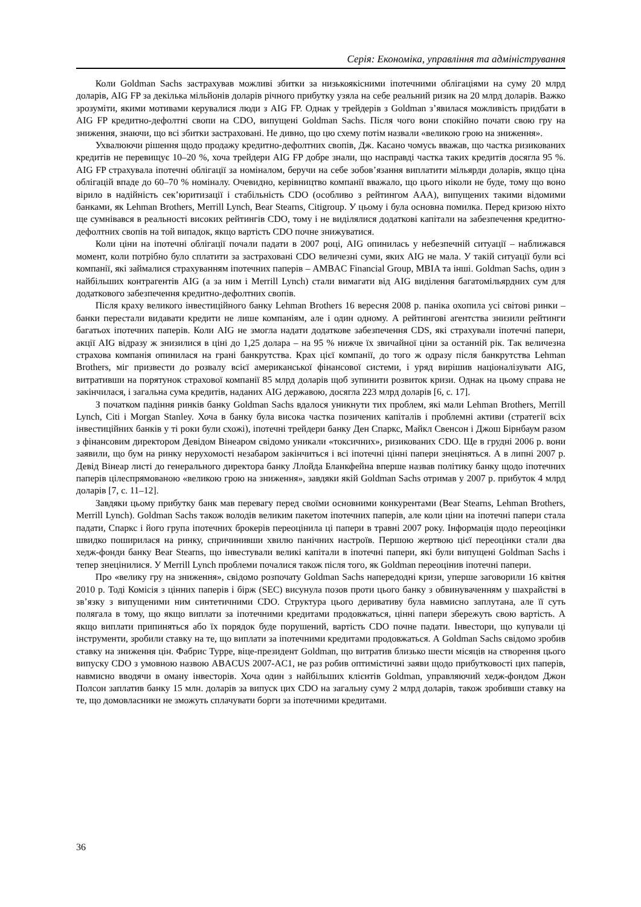Серія: Економіка, управління та адміністрування
Коли Goldman Sachs застрахував можливі збитки за низькоякісними іпотечними облігаціями на суму 20 млрд доларів, AIG FP за декілька мільйонів доларів річного прибутку узяла на себе реальний ризик на 20 млрд доларів. Важко зрозуміти, якими мотивами керувалися люди з AIG FP. Однак у трейдерів з Goldman з’явилася можливість придбати в AIG FP кредитно-дефолтні свопи на CDO, випущені Goldman Sachs. Після чого вони спокійно почати свою гру на зниження, знаючи, що всі збитки застраховані. Не дивно, що цю схему потім назвали «великою грою на зниження».
Ухвалюючи рішення щодо продажу кредитно-дефолтних свопів, Дж. Касано чомусь вважав, що частка ризикованих кредитів не перевищує 10–20 %, хоча трейдери AIG FP добре знали, що насправді частка таких кредитів досягла 95 %. AIG FP страхувала іпотечні облігації за номіналом, беручи на себе зобов’язання виплатити мільярди доларів, якщо ціна облігацій впаде до 60–70 % номіналу. Очевидно, керівництво компанії вважало, що цього ніколи не буде, тому що воно вірило в надійність сек’юритизації і стабільність CDO (особливо з рейтингом AAA), випущених такими відомими банками, як Lehman Brothers, Merrill Lynch, Bear Stearns, Citigroup. У цьому і була основна помилка. Перед кризою ніхто ще сумнівався в реальності високих рейтингів CDO, тому і не виділялися додаткові капітали на забезпечення кредитно-дефолтних свопів на той випадок, якщо вартість CDO почне знижуватися.
Коли ціни на іпотечні облігації почали падати в 2007 році, AIG опинилась у небезпечній ситуації – наближався момент, коли потрібно було сплатити за застраховані CDO величезні суми, яких AIG не мала. У такій ситуації були всі компанії, які займалися страхуванням іпотечних паперів – AMBAC Financial Group, MBIA та інші. Goldman Sachs, один з найбільших контрагентів AIG (а за ним і Merrill Lynch) стали вимагати від AIG виділення багатомільярдних сум для додаткового забезпечення кредитно-дефолтних свопів.
Після краху великого інвестиційного банку Lehman Brothers 16 вересня 2008 р. паніка охопила усі світові ринки – банки перестали видавати кредити не лише компаніям, але і один одному. А рейтингові агентства знизили рейтинги багатьох іпотечних паперів. Коли AIG не змогла надати додаткове забезпечення CDS, які страхували іпотечні папери, акції AIG відразу ж знизилися в ціні до 1,25 долара – на 95 % нижче їх звичайної ціни за останній рік. Так величезна страхова компанія опинилася на грані банкрутства. Крах цієї компанії, до того ж одразу після банкрутства Lehman Brothers, міг призвести до розвалу всієї американської фінансової системи, і уряд вирішив націоналізувати AIG, витративши на порятунок страхової компанії 85 млрд доларів щоб зупинити розвиток кризи. Однак на цьому справа не закінчилася, і загальна сума кредитів, наданих AIG державою, досягла 223 млрд доларів [6, с. 17].
З початком падіння ринків банку Goldman Sachs вдалося уникнути тих проблем, які мали Lehman Brothers, Merrill Lynch, Citi і Morgan Stanley. Хоча в банку була висока частка позичених капіталів і проблемні активи (стратегії всіх інвестиційних банків у ті роки були схожі), іпотечні трейдери банку Ден Спаркс, Майкл Свенсон і Джош Бірнбаум разом з фінансовим директором Девідом Вінеаром свідомо уникали «токсичних», ризикованих CDO. Ще в грудні 2006 р. вони заявили, що бум на ринку нерухомості незабаром закінчиться і всі іпотечні цінні папери знеціняться. А в липні 2007 р. Девід Вінеар листі до генерального директора банку Ллойда Бланкфейна вперше назвав політику банку щодо іпотечних паперів цілеспрямованою «великою грою на зниження», завдяки якій Goldman Sachs отримав у 2007 р. прибуток 4 млрд доларів [7, с. 11–12].
Завдяки цьому прибутку банк мав перевагу перед своїми основними конкурентами (Bear Stearns, Lehman Brothers, Merrill Lynch). Goldman Sachs також володів великим пакетом іпотечних паперів, але коли ціни на іпотечні папери стала падати, Спаркс і його група іпотечних брокерів переоцінила ці папери в травні 2007 року. Інформація щодо переоцінки швидко поширилася на ринку, спричинивши хвилю панічних настроїв. Першою жертвою цієї переоцінки стали два хедж-фонди банку Bear Stearns, що інвестували великі капітали в іпотечні папери, які були випущені Goldman Sachs і тепер знецінилися. У Merrill Lynch проблеми почалися також після того, як Goldman переоцінив іпотечні папери.
Про «велику гру на зниження», свідомо розпочату Goldman Sachs напередодні кризи, уперше заговорили 16 квітня 2010 р. Тоді Комісія з цінних паперів і бірж (SEC) висунула позов проти цього банку з обвинуваченням у шахрайстві в зв’язку з випущеними ним синтетичними CDO. Структура цього деривативу була навмисно заплутана, але її суть полягала в тому, що якщо виплати за іпотечними кредитами продовжаться, цінні папери збережуть свою вартість. А якщо виплати припиняться або їх порядок буде порушений, вартість CDO почне падати. Інвестори, що купували ці інструменти, зробили ставку на те, що виплати за іпотечними кредитами продовжаться. А Goldman Sachs свідомо зробив ставку на зниження цін. Фабрис Турре, віце-президент Goldman, що витратив близько шести місяців на створення цього випуску CDO з умовною назвою ABACUS 2007-AC1, не раз робив оптимістичні заяви щодо прибутковості цих паперів, навмисно вводячи в оману інвесторів. Хоча один з найбільших клієнтів Goldman, управляючий хедж-фондом Джон Полсон заплатив банку 15 млн. доларів за випуск цих CDO на загальну суму 2 млрд доларів, також зробивши ставку на те, що домовласники не зможуть сплачувати борги за іпотечними кредитами.
36